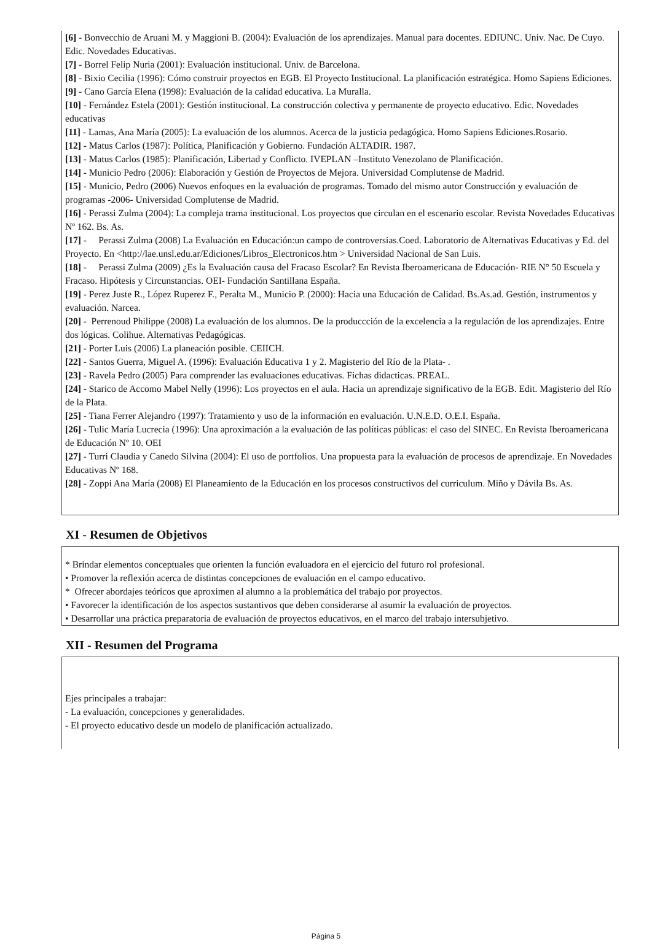[6] - Bonvecchio de Aruani M. y Maggioni B. (2004): Evaluación de los aprendizajes. Manual para docentes. EDIUNC. Univ. Nac. De Cuyo. Edic. Novedades Educativas.
[7] - Borrel Felip Nuria (2001): Evaluación institucional. Univ. de Barcelona.
[8] - Bixio Cecilia (1996): Cómo construir proyectos en EGB. El Proyecto Institucional. La planificación estratégica. Homo Sapiens Ediciones.
[9] - Cano García Elena (1998): Evaluación de la calidad educativa. La Muralla.
[10] - Fernández Estela (2001): Gestión institucional. La construcción colectiva y permanente de proyecto educativo. Edic. Novedades educativas
[11] - Lamas, Ana María (2005): La evaluación de los alumnos. Acerca de la justicia pedagógica. Homo Sapiens Ediciones.Rosario.
[12] - Matus Carlos (1987): Política, Planificación y Gobierno. Fundación ALTADIR. 1987.
[13] - Matus Carlos (1985): Planificación, Libertad y Conflicto. IVEPLAN –Instituto Venezolano de Planificación.
[14] - Municio Pedro (2006): Elaboración y Gestión de Proyectos de Mejora. Universidad Complutense de Madrid.
[15] - Municio, Pedro (2006) Nuevos enfoques en la evaluación de programas. Tomado del mismo autor Construcción y evaluación de programas -2006- Universidad Complutense de Madrid.
[16] - Perassi Zulma (2004): La compleja trama institucional. Los proyectos que circulan en el escenario escolar. Revista Novedades Educativas Nº 162. Bs. As.
[17] - Perassi Zulma (2008) La Evaluación en Educación:un campo de controversias.Coed. Laboratorio de Alternativas Educativas y Ed. del Proyecto. En <http://lae.unsl.edu.ar/Ediciones/Libros_Electronicos.htm > Universidad Nacional de San Luis.
[18] - Perassi Zulma (2009) ¿Es la Evaluación causa del Fracaso Escolar? En Revista Iberoamericana de Educación- RIE N° 50 Escuela y Fracaso. Hipótesis y Circunstancias. OEI- Fundación Santillana España.
[19] - Perez Juste R., López Ruperez F., Peralta M., Municio P. (2000): Hacia una Educación de Calidad. Bs.As.ad. Gestión, instrumentos y evaluación. Narcea.
[20] - Perrenoud Philippe (2008) La evaluación de los alumnos. De la produccción de la excelencia a la regulación de los aprendizajes. Entre dos lógicas. Colihue. Alternativas Pedagógicas.
[21] - Porter Luis (2006) La planeación posible. CEIICH.
[22] - Santos Guerra, Miguel A. (1996): Evaluación Educativa 1 y 2. Magisterio del Río de la Plata- .
[23] - Ravela Pedro (2005) Para comprender las evaluaciones educativas. Fichas didacticas. PREAL.
[24] - Starico de Accomo Mabel Nelly (1996): Los proyectos en el aula. Hacia un aprendizaje significativo de la EGB. Edit. Magisterio del Río de la Plata.
[25] - Tiana Ferrer Alejandro (1997): Tratamiento y uso de la información en evaluación. U.N.E.D. O.E.I. España.
[26] - Tulic María Lucrecia (1996): Una aproximación a la evaluación de las políticas públicas: el caso del SINEC. En Revista Iberoamericana de Educación Nº 10. OEI
[27] - Turri Claudia y Canedo Silvina (2004): El uso de portfolios. Una propuesta para la evaluación de procesos de aprendizaje. En Novedades Educativas Nº 168.
[28] - Zoppi Ana María (2008) El Planeamiento de la Educación en los procesos constructivos del curriculum. Miño y Dávila Bs. As.
XI - Resumen de Objetivos
* Brindar elementos conceptuales que orienten la función evaluadora en el ejercicio del futuro rol profesional.
• Promover la reflexión acerca de distintas concepciones de evaluación en el campo educativo.
* Ofrecer abordajes teóricos que aproximen al alumno a la problemática del trabajo por proyectos.
• Favorecer la identificación de los aspectos sustantivos que deben considerarse al asumir la evaluación de proyectos.
• Desarrollar una práctica preparatoria de evaluación de proyectos educativos, en el marco del trabajo intersubjetivo.
XII - Resumen del Programa
Ejes principales a trabajar:
- La evaluación, concepciones y generalidades.
- El proyecto educativo desde un modelo de planificación actualizado.
Página 5